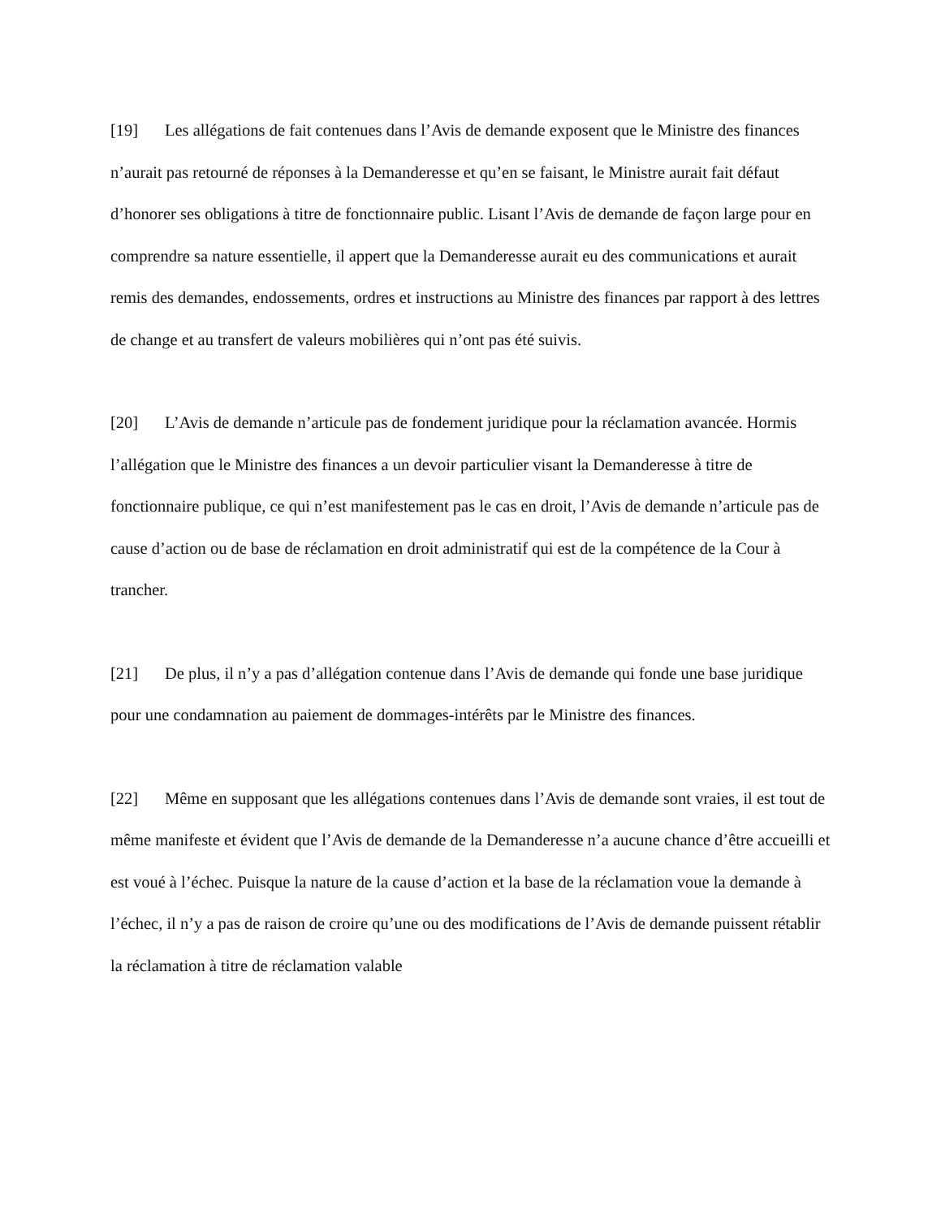[19] Les allégations de fait contenues dans l’Avis de demande exposent que le Ministre des finances n’aurait pas retourné de réponses à la Demanderesse et qu’en se faisant, le Ministre aurait fait défaut d’honorer ses obligations à titre de fonctionnaire public. Lisant l’Avis de demande de façon large pour en comprendre sa nature essentielle, il appert que la Demanderesse aurait eu des communications et aurait remis des demandes, endossements, ordres et instructions au Ministre des finances par rapport à des lettres de change et au transfert de valeurs mobilières qui n’ont pas été suivis.
[20] L’Avis de demande n’articule pas de fondement juridique pour la réclamation avancée. Hormis l’allégation que le Ministre des finances a un devoir particulier visant la Demanderesse à titre de fonctionnaire publique, ce qui n’est manifestement pas le cas en droit, l’Avis de demande n’articule pas de cause d’action ou de base de réclamation en droit administratif qui est de la compétence de la Cour à trancher.
[21] De plus, il n’y a pas d’allégation contenue dans l’Avis de demande qui fonde une base juridique pour une condamnation au paiement de dommages-intérêts par le Ministre des finances.
[22] Même en supposant que les allégations contenues dans l’Avis de demande sont vraies, il est tout de même manifeste et évident que l’Avis de demande de la Demanderesse n’a aucune chance d’être accueilli et est voué à l’échec. Puisque la nature de la cause d’action et la base de la réclamation voue la demande à l’échec, il n’y a pas de raison de croire qu’une ou des modifications de l’Avis de demande puissent rétablir la réclamation à titre de réclamation valable